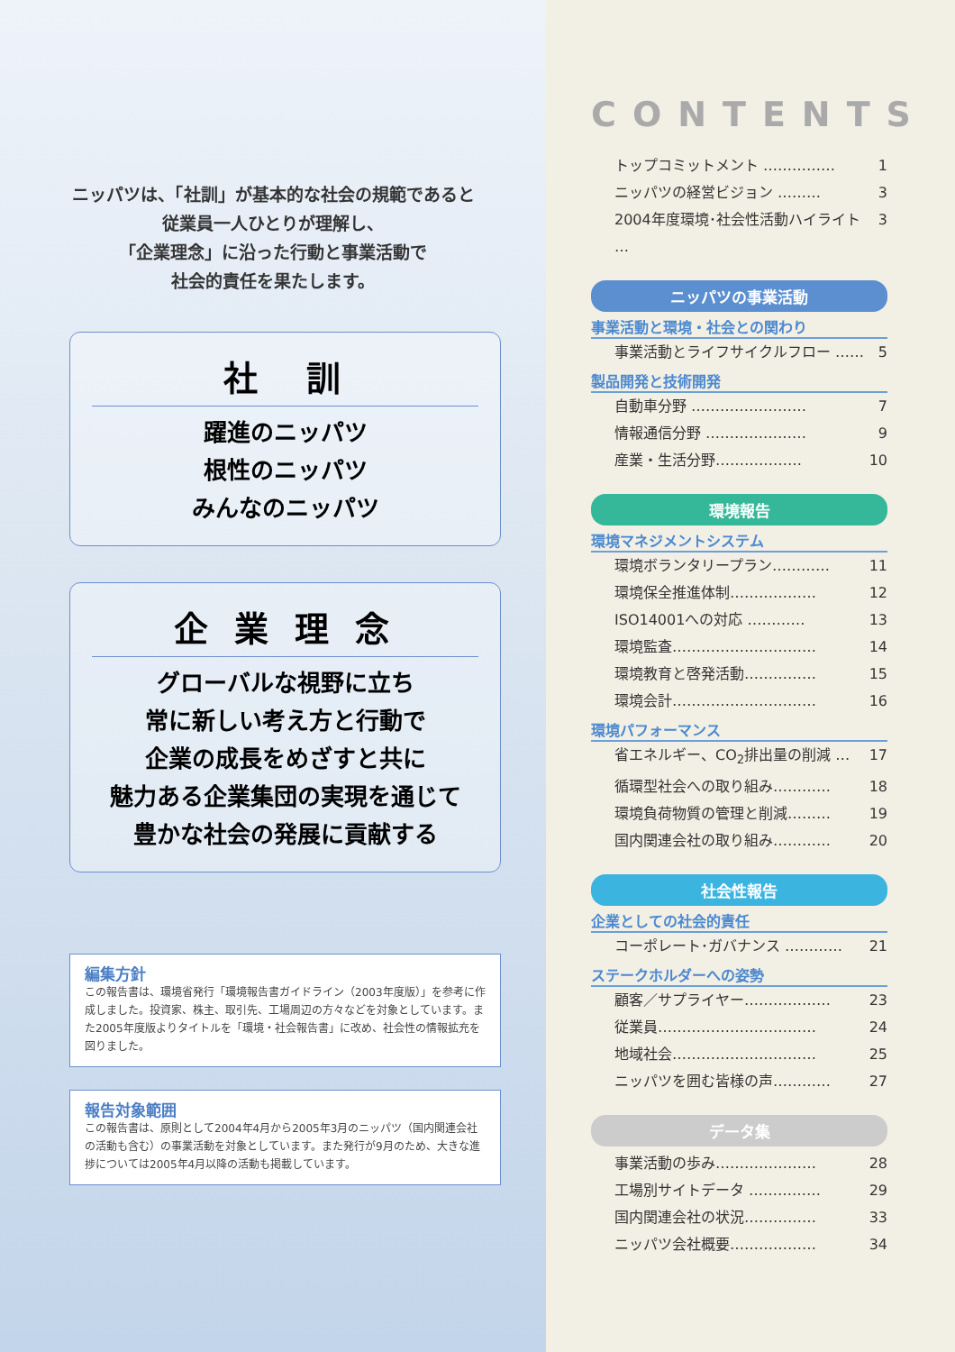ニッパツは、「社訓」が基本的な社会の規範であると
従業員一人ひとりが理解し、
「企業理念」に沿った行動と事業活動で
社会的責任を果たします。
社　訓
躍進のニッパツ
根性のニッパツ
みんなのニッパツ
企 業 理 念
グローバルな視野に立ち
常に新しい考え方と行動で
企業の成長をめざすと共に
魅力ある企業集団の実現を通じて
豊かな社会の発展に貢献する
編集方針
この報告書は、環境省発行「環境報告書ガイドライン（2003年度版）」を参考に作成しました。投資家、株主、取引先、工場周辺の方々などを対象としています。また2005年度版よりタイトルを「環境・社会報告書」に改め、社会性の情報拡充を図りました。
報告対象範囲
この報告書は、原則として2004年4月から2005年3月のニッパツ（国内関連会社の活動も含む）の事業活動を対象としています。また発行が9月のため、大きな進捗については2005年4月以降の活動も掲載しています。
CONTENTS
トップコミットメント …………… 1
ニッパツの経営ビジョン ……… 3
2004年度環境･社会性活動ハイライト … 3
ニッパツの事業活動
事業活動と環境・社会との関わり
事業活動とライフサイクルフロー …… 5
製品開発と技術開発
自動車分野 …………………… 7
情報通信分野 ………………… 9
産業・生活分野……………… 10
環境報告
環境マネジメントシステム
環境ボランタリープラン………… 11
環境保全推進体制……………… 12
ISO14001への対応 ………… 13
環境監査………………………… 14
環境教育と啓発活動…………… 15
環境会計………………………… 16
環境パフォーマンス
省エネルギー、CO<sub>2</sub>排出量の削減 … 17
循環型社会への取り組み………… 18
環境負荷物質の管理と削減……… 19
国内関連会社の取り組み………… 20
社会性報告
企業としての社会的責任
コーポレート･ガバナンス ………… 21
ステークホルダーへの姿勢
顧客／サプライヤー……………… 23
従業員…………………………… 24
地域社会………………………… 25
ニッパツを囲む皆様の声………… 27
データ集
事業活動の歩み………………… 28
工場別サイトデータ …………… 29
国内関連会社の状況…………… 33
ニッパツ会社概要……………… 34